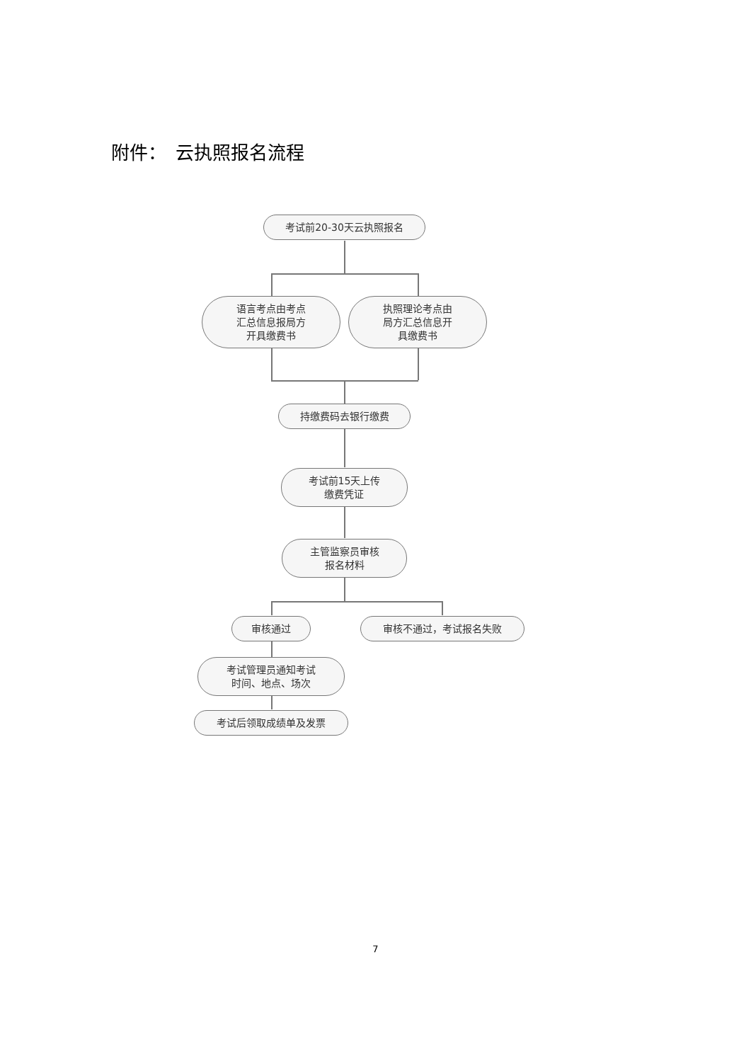附件：　云执照报名流程
考试前20-30天云执照报名
语言考点由考点
汇总信息报局方
开具缴费书
执照理论考点由
局方汇总信息开
具缴费书
持缴费码去银行缴费
考试前15天上传
缴费凭证
主管监察员审核
报名材料
审核通过 审核不通过，考试报名失败
考试管理员通知考试
时间、地点、场次
考试后领取成绩单及发票
7